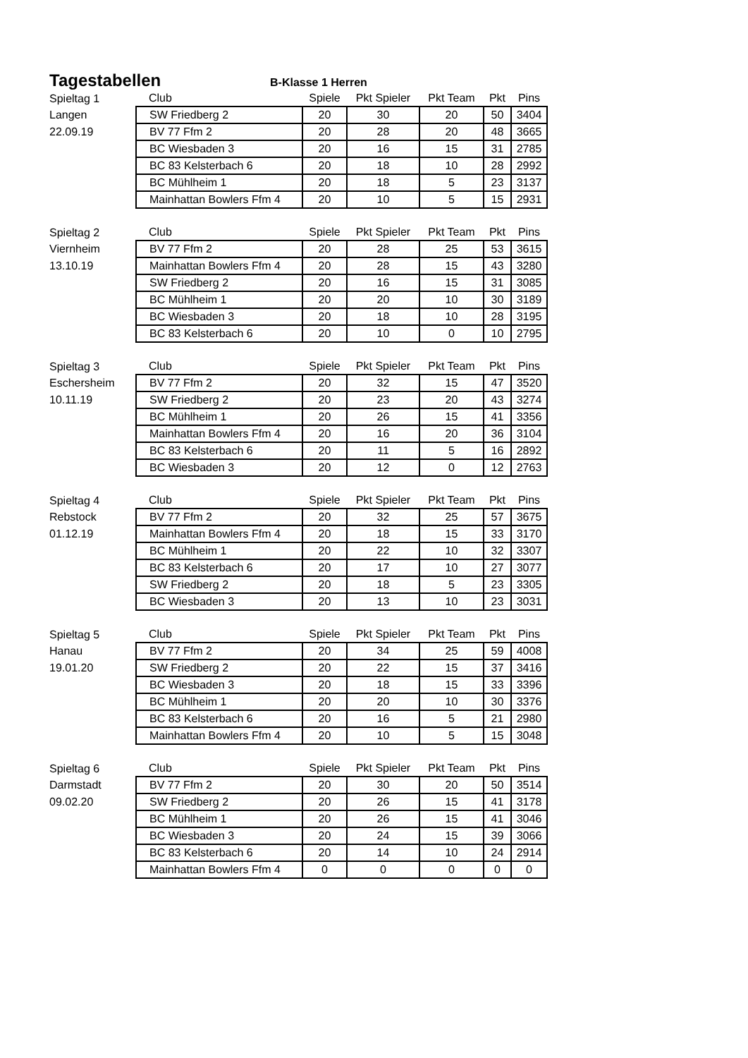Tagestabellen
B-Klasse 1 Herren
| Spieltag 1 | Club | Spiele | Pkt Spieler | Pkt Team | Pkt | Pins |
| Langen | SW Friedberg 2 | 20 | 30 | 20 | 50 | 3404 |
| 22.09.19 | BV 77 Ffm 2 | 20 | 28 | 20 | 48 | 3665 |
| | BC Wiesbaden 3 | 20 | 16 | 15 | 31 | 2785 |
| | BC 83 Kelsterbach 6 | 20 | 18 | 10 | 28 | 2992 |
| | BC Mühlheim 1 | 20 | 18 | 5 | 23 | 3137 |
| | Mainhattan Bowlers Ffm 4 | 20 | 10 | 5 | 15 | 2931 |
| Spieltag 2 | Club | Spiele | Pkt Spieler | Pkt Team | Pkt | Pins |
| Viernheim | BV 77 Ffm 2 | 20 | 28 | 25 | 53 | 3615 |
| 13.10.19 | Mainhattan Bowlers Ffm 4 | 20 | 28 | 15 | 43 | 3280 |
| | SW Friedberg 2 | 20 | 16 | 15 | 31 | 3085 |
| | BC Mühlheim 1 | 20 | 20 | 10 | 30 | 3189 |
| | BC Wiesbaden 3 | 20 | 18 | 10 | 28 | 3195 |
| | BC 83 Kelsterbach 6 | 20 | 10 | 0 | 10 | 2795 |
| Spieltag 3 | Club | Spiele | Pkt Spieler | Pkt Team | Pkt | Pins |
| Eschersheim | BV 77 Ffm 2 | 20 | 32 | 15 | 47 | 3520 |
| 10.11.19 | SW Friedberg 2 | 20 | 23 | 20 | 43 | 3274 |
| | BC Mühlheim 1 | 20 | 26 | 15 | 41 | 3356 |
| | Mainhattan Bowlers Ffm 4 | 20 | 16 | 20 | 36 | 3104 |
| | BC 83 Kelsterbach 6 | 20 | 11 | 5 | 16 | 2892 |
| | BC Wiesbaden 3 | 20 | 12 | 0 | 12 | 2763 |
| Spieltag 4 | Club | Spiele | Pkt Spieler | Pkt Team | Pkt | Pins |
| Rebstock | BV 77 Ffm 2 | 20 | 32 | 25 | 57 | 3675 |
| 01.12.19 | Mainhattan Bowlers Ffm 4 | 20 | 18 | 15 | 33 | 3170 |
| | BC Mühlheim 1 | 20 | 22 | 10 | 32 | 3307 |
| | BC 83 Kelsterbach 6 | 20 | 17 | 10 | 27 | 3077 |
| | SW Friedberg 2 | 20 | 18 | 5 | 23 | 3305 |
| | BC Wiesbaden 3 | 20 | 13 | 10 | 23 | 3031 |
| Spieltag 5 | Club | Spiele | Pkt Spieler | Pkt Team | Pkt | Pins |
| Hanau | BV 77 Ffm 2 | 20 | 34 | 25 | 59 | 4008 |
| 19.01.20 | SW Friedberg 2 | 20 | 22 | 15 | 37 | 3416 |
| | BC Wiesbaden 3 | 20 | 18 | 15 | 33 | 3396 |
| | BC Mühlheim 1 | 20 | 20 | 10 | 30 | 3376 |
| | BC 83 Kelsterbach 6 | 20 | 16 | 5 | 21 | 2980 |
| | Mainhattan Bowlers Ffm 4 | 20 | 10 | 5 | 15 | 3048 |
| Spieltag 6 | Club | Spiele | Pkt Spieler | Pkt Team | Pkt | Pins |
| Darmstadt | BV 77 Ffm 2 | 20 | 30 | 20 | 50 | 3514 |
| 09.02.20 | SW Friedberg 2 | 20 | 26 | 15 | 41 | 3178 |
| | BC Mühlheim 1 | 20 | 26 | 15 | 41 | 3046 |
| | BC Wiesbaden 3 | 20 | 24 | 15 | 39 | 3066 |
| | BC 83 Kelsterbach 6 | 20 | 14 | 10 | 24 | 2914 |
| | Mainhattan Bowlers Ffm 4 | 0 | 0 | 0 | 0 | 0 |